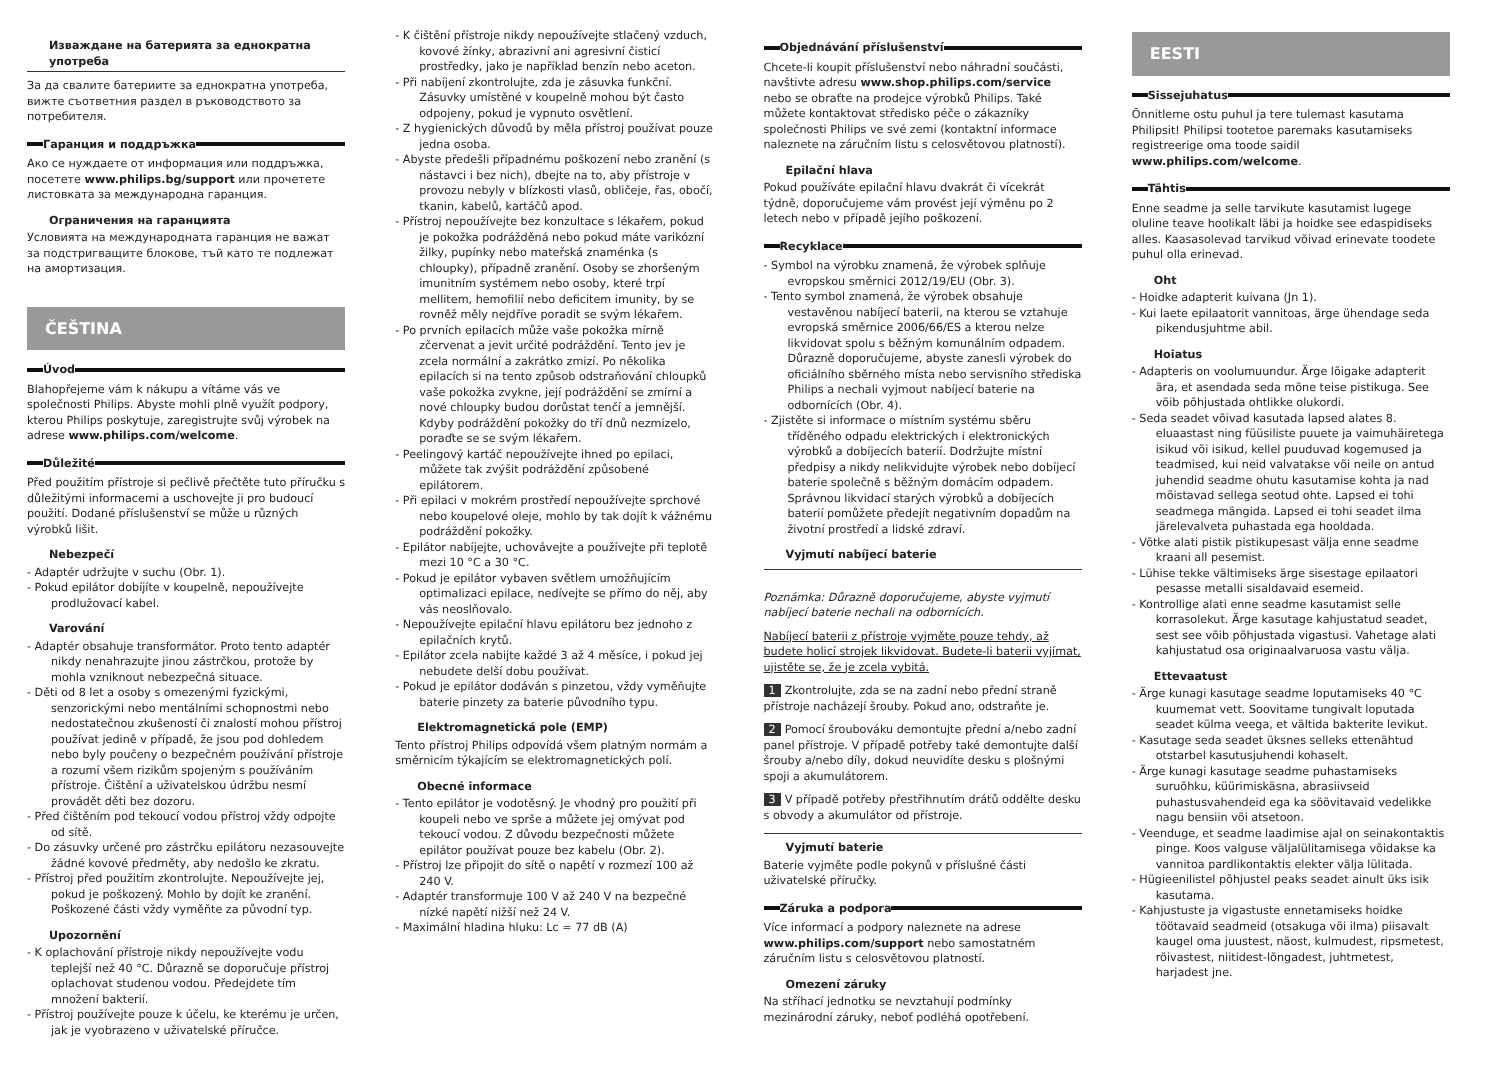Изваждане на батерията за еднократна употреба
За да свалите батериите за еднократна употреба, вижте съответния раздел в ръководството за потребителя.
Гаранция и поддръжка
Ако се нуждаете от информация или поддръжка, посетете www.philips.bg/support или прочетете листовката за международна гаранция.
Ограничения на гаранцията
Условията на международната гаранция не важат за подстригващите блокове, тъй като те подлежат на амортизация.
ČEŠTINA
Úvod
Blahopřejeme vám k nákupu a vítáme vás ve společnosti Philips. Abyste mohli plně využít podpory, kterou Philips poskytuje, zaregistrujte svůj výrobek na adrese www.philips.com/welcome.
Důležité
Před použitím přístroje si pečlivě přečtěte tuto příručku s důležitými informacemi a uschovejte ji pro budoucí použití. Dodané příslušenství se může u různých výrobků lišit.
Nebezpečí
- Adaptér udržujte v suchu (Obr. 1).
- Pokud epilátor dobíjíte v koupelně, nepoužívejte prodlužovací kabel.
Varování
- Adaptér obsahuje transformátor. Proto tento adaptér nikdy nenahrazujte jinou zástrčkou, protože by mohla vzniknout nebezpečná situace.
- Děti od 8 let a osoby s omezenými fyzickými, senzorickými nebo mentálními schopnostmi nebo nedostatečnou zkušeností či znalostí mohou přístroj používat jedině v případě, že jsou pod dohledem nebo byly poučeny o bezpečném používání přístroje a rozumí všem rizikům spojeným s používáním přístroje. Čištění a uživatelskou údržbu nesmí provádět děti bez dozoru.
- Před čištěním pod tekoucí vodou přístroj vždy odpojte od sítě.
- Do zásuvky určené pro zástrčku epilátoru nezasouvejte žádné kovové předměty, aby nedošlo ke zkratu.
- Přístroj před použitím zkontrolujte. Nepoužívejte jej, pokud je poškozený. Mohlo by dojít ke zranění. Poškozené části vždy vyměňte za původní typ.
Upozornění
- K oplachování přístroje nikdy nepoužívejte vodu teplejší než 40 °C. Důrazně se doporučuje přístroj oplachovat studenou vodou. Předejdete tím množení bakterií.
- Přístroj používejte pouze k účelu, ke kterému je určen, jak je vyobrazeno v uživatelské příručce.
- K čištění přístroje nikdy nepoužívejte stlačený vzduch, kovové žínky, abrazivní ani agresivní čisticí prostředky, jako je například benzín nebo aceton.
- Při nabíjení zkontrolujte, zda je zásuvka funkční. Zásuvky umístěné v koupelně mohou být často odpojeny, pokud je vypnuto osvětlení.
- Z hygienických důvodů by měla přístroj používat pouze jedna osoba.
- Abyste předešli případnému poškození nebo zranění (s nástavci i bez nich), dbejte na to, aby přístroje v provozu nebyly v blízkosti vlasů, obličeje, řas, obočí, tkanin, kabelů, kartáčů apod.
- Přístroj nepoužívejte bez konzultace s lékařem, pokud je pokožka podrážděná nebo pokud máte varikózní žilky, pupínky nebo mateřská znaménka (s chloupky), případně zranění. Osoby se zhoršeným imunitním systémem nebo osoby, které trpí mellitem, hemofilií nebo deficitem imunity, by se rovněž měly nejdříve poradit se svým lékařem.
- Po prvních epilacích může vaše pokožka mírně zčervenat a jevit určité podráždění. Tento jev je zcela normální a zakrátko zmizí. Po několika epilacích si na tento způsob odstraňování chloupků vaše pokožka zvykne, její podráždění se zmírní a nové chloupky budou dorůstat tenčí a jemnější. Kdyby podráždění pokožky do tří dnů nezmizelo, poraďte se se svým lékařem.
- Peelingový kartáč nepoužívejte ihned po epilaci, můžete tak zvýšit podráždění způsobené epilátorem.
- Při epilaci v mokrém prostředí nepoužívejte sprchové nebo koupelové oleje, mohlo by tak dojít k vážnému podráždění pokožky.
- Epilátor nabíjejte, uchovávejte a používejte při teplotě mezi 10 °C a 30 °C.
- Pokud je epilátor vybaven světlem umožňujícím optimalizaci epilace, nedívejte se přímo do něj, aby vás neoslňovalo.
- Nepoužívejte epilační hlavu epilátoru bez jednoho z epilačních krytů.
- Epilátor zcela nabijte každé 3 až 4 měsíce, i pokud jej nebudete delší dobu používat.
- Pokud je epilátor dodáván s pinzetou, vždy vyměňujte baterie pinzety za baterie původního typu.
Elektromagnetická pole (EMP)
Tento přístroj Philips odpovídá všem platným normám a směrnicím týkajícím se elektromagnetických polí.
Obecné informace
- Tento epilátor je vodotěsný. Je vhodný pro použití při koupeli nebo ve sprše a můžete jej omývat pod tekoucí vodou. Z důvodu bezpečnosti můžete epilátor používat pouze bez kabelu (Obr. 2).
- Přístroj lze připojit do sítě o napětí v rozmezí 100 až 240 V.
- Adaptér transformuje 100 V až 240 V na bezpečné nízké napětí nižší než 24 V.
- Maximální hladina hluku: Lc = 77 dB (A)
Objednávání příslušenství
Chcete-li koupit příslušenství nebo náhradní součásti, navštivte adresu www.shop.philips.com/service nebo se obraťte na prodejce výrobků Philips. Také můžete kontaktovat středisko péče o zákazníky společnosti Philips ve své zemi (kontaktní informace naleznete na záručním listu s celosvětovou platností).
Epilační hlava
Pokud používáte epilační hlavu dvakrát či vícekrát týdně, doporučujeme vám provést její výměnu po 2 letech nebo v případě jejího poškození.
Recyklace
- Symbol na výrobku znamená, že výrobek splňuje evropskou směrnici 2012/19/EU (Obr. 3).
- Tento symbol znamená, že výrobek obsahuje vestavěnou nabíjecí baterii, na kterou se vztahuje evropská směrnice 2006/66/ES a kterou nelze likvidovat spolu s běžným komunálním odpadem. Důrazně doporučujeme, abyste zanesli výrobek do oficiálního sběrného místa nebo servisního střediska Philips a nechali vyjmout nabíjecí baterie na odbornících (Obr. 4).
- Zjistěte si informace o místním systému sběru tříděného odpadu elektrických i elektronických výrobků a dobíjecích baterií. Dodržujte místní předpisy a nikdy nelikvidujte výrobek nebo dobíjecí baterie společně s běžným domácím odpadem. Správnou likvidací starých výrobků a dobíjecích baterií pomůžete předejít negativním dopadům na životní prostředí a lidské zdraví.
Vyjmutí nabíjecí baterie
Poznámka: Důrazně doporučujeme, abyste vyjmutí nabíjecí baterie nechali na odbornících.
Nabíjecí baterii z přístroje vyjměte pouze tehdy, až budete holicí strojek likvidovat. Budete-li baterii vyjímat, ujistěte se, že je zcela vybitá.
1 Zkontrolujte, zda se na zadní nebo přední straně přístroje nacházejí šrouby. Pokud ano, odstraňte je.
2 Pomocí šroubováku demontujte přední a/nebo zadní panel přístroje. V případě potřeby také demontujte další šrouby a/nebo díly, dokud neuvidíte desku s plošnými spoji a akumulátorem.
3 V případě potřeby přestřihnutím drátů oddělte desku s obvody a akumulátor od přístroje.
Vyjmutí baterie
Baterie vyjměte podle pokynů v příslušné části uživatelské příručky.
Záruka a podpora
Více informací a podpory naleznete na adrese www.philips.com/support nebo samostatném záručním listu s celosvětovou platností.
Omezení záruky
Na stříhací jednotku se nevztahují podmínky mezinárodní záruky, neboť podléhá opotřebení.
EESTI
Sissejuhatus
Õnnitleme ostu puhul ja tere tulemast kasutama Philipsit! Philipsi tootetoe paremaks kasutamiseks registreerige oma toode saidil www.philips.com/welcome.
Tähtis
Enne seadme ja selle tarvikute kasutamist lugege oluline teave hoolikalt läbi ja hoidke see edaspidiseks alles. Kaasasolevad tarvikud võivad erinevate toodete puhul olla erinevad.
Oht
- Hoidke adapterit kuivana (Jn 1).
- Kui laete epilaatorit vannitoas, ärge ühendage seda pikendusjuhtme abil.
Hoiatus
- Adapteris on voolumuundur. Ärge lõigake adapterit ära, et asendada seda mõne teise pistikuga. See võib põhjustada ohtlikke olukordi.
- Seda seadet võivad kasutada lapsed alates 8. eluaastast ning füüsiliste puuete ja vaimuhäiretega isikud või isikud, kellel puuduvad kogemused ja teadmised, kui neid valvatakse või neile on antud juhendid seadme ohutu kasutamise kohta ja nad mõistavad sellega seotud ohte. Lapsed ei tohi seadmega mängida. Lapsed ei tohi seadet ilma järelevalveta puhastada ega hooldada.
- Võtke alati pistik pistikupesast välja enne seadme kraani all pesemist.
- Lühise tekke vältimiseks ärge sisestage epilaatori pesasse metalli sisaldavaid esemeid.
- Kontrollige alati enne seadme kasutamist selle korrasolekut. Ärge kasutage kahjustatud seadet, sest see võib põhjustada vigastusi. Vahetage alati kahjustatud osa originaalvaruosa vastu välja.
Ettevaatust
- Ärge kunagi kasutage seadme loputamiseks 40 °C kuumemat vett. Soovitame tungivalt loputada seadet külma veega, et vältida bakterite levikut.
- Kasutage seda seadet üksnes selleks ettenähtud otstarbel kasutusjuhendi kohaselt.
- Ärge kunagi kasutage seadme puhastamiseks suruõhku, küürimiskäsna, abrasiivseid puhastusvahendeid ega ka söövitavaid vedelikke nagu bensiin või atsetoon.
- Veenduge, et seadme laadimise ajal on seinakontaktis pinge. Koos valguse väljalülitamisega võidakse ka vannitoa pardlikontaktis elekter välja lülitada.
- Hügieenilistel põhjustel peaks seadet ainult üks isik kasutama.
- Kahjustuste ja vigastuste ennetamiseks hoidke töötavaid seadmeid (otsakuga või ilma) piisavalt kaugel oma juustest, näost, kulmudest, ripsmetest, rõivastest, niitidest-lõngadest, juhtmetest, harjadest jne.